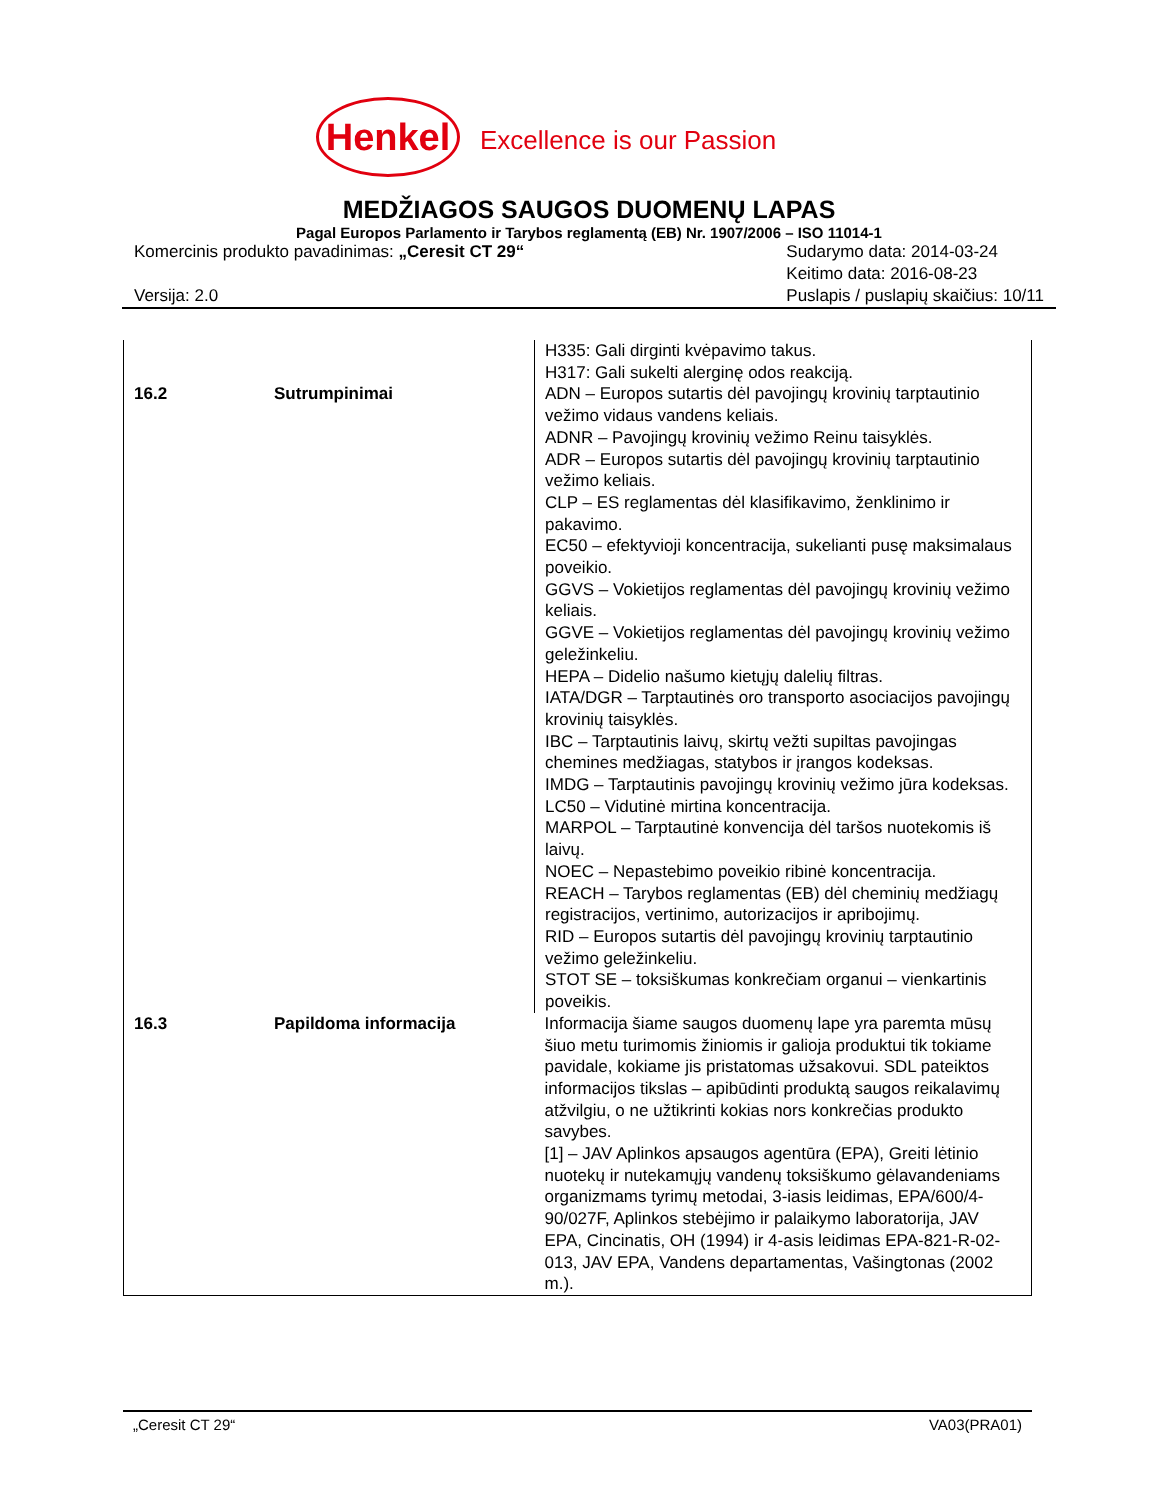Henkel Excellence is our Passion
MEDŽIAGOS SAUGOS DUOMENŲ LAPAS
Pagal Europos Parlamento ir Tarybos reglamentą (EB) Nr. 1907/2006 – ISO 11014-1
Komercinis produkto pavadinimas: „Ceresit CT 29“
Versija: 2.0
Sudarymo data: 2014-03-24
Keitimo data: 2016-08-23
Puslapis / puslapių skaičius: 10/11
| 16.2 | Sutrumpinimai | H335: Gali dirginti kvėpavimo takus. H317: Gali sukelti alerginę odos reakciją. ADN – Europos sutartis dėl pavojingų krovinių tarptautinio vežimo vidaus vandens keliais. ADNR – Pavojingų krovinių vežimo Reinu taisyklės. ADR – Europos sutartis dėl pavojingų krovinių tarptautinio vežimo keliais. CLP – ES reglamentas dėl klasifikavimo, ženklinimo ir pakavimo. EC50 – efektyvioji koncentracija, sukelianti pusę maksimalaus poveikio. GGVS – Vokietijos reglamentas dėl pavojingų krovinių vežimo keliais. GGVE – Vokietijos reglamentas dėl pavojingų krovinių vežimo geležinkeliu. HEPA – Didelio našumo kietųjų dalelių filtras. IATA/DGR – Tarptautinės oro transporto asociacijos pavojingų krovinių taisyklės. IBC – Tarptautinis laivų, skirtų vežti supiltas pavojingas chemines medžiagas, statybos ir įrangos kodeksas. IMDG – Tarptautinis pavojingų krovinių vežimo jūra kodeksas. LC50 – Vidutinė mirtina koncentracija. MARPOL – Tarptautinė konvencija dėl taršos nuotekomis iš laivų. NOEC – Nepastebimo poveikio ribinė koncentracija. REACH – Tarybos reglamentas (EB) dėl cheminių medžiagų registracijos, vertinimo, autorizacijos ir apribojimų. RID – Europos sutartis dėl pavojingų krovinių tarptautinio vežimo geležinkeliu. STOT SE – toksiškumas konkrečiam organui – vienkartinis poveikis. |
| 16.3 | Papildoma informacija | Informacija šiame saugos duomenų lape yra paremta mūsų šiuo metu turimomis žiniomis ir galioja produktui tik tokiame pavidale, kokiame jis pristatomas užsakovui. SDL pateiktos informacijos tikslas – apibūdinti produktą saugos reikalavimų atžvilgiu, o ne užtikrinti kokias nors konkrečias produkto savybes. [1] – JAV Aplinkos apsaugos agentūra (EPA), Greiti lėtinio nuotekų ir nutekamųjų vandenų toksiškumo gėlavandeniams organizmams tyrimų metodai, 3-iasis leidimas, EPA/600/4-90/027F, Aplinkos stebėjimo ir palaikymo laboratorija, JAV EPA, Cincinatis, OH (1994) ir 4-asis leidimas EPA-821-R-02-013, JAV EPA, Vandens departamentas, Vašingtonas (2002 m.). |
„Ceresit CT 29“ VA03(PRA01)